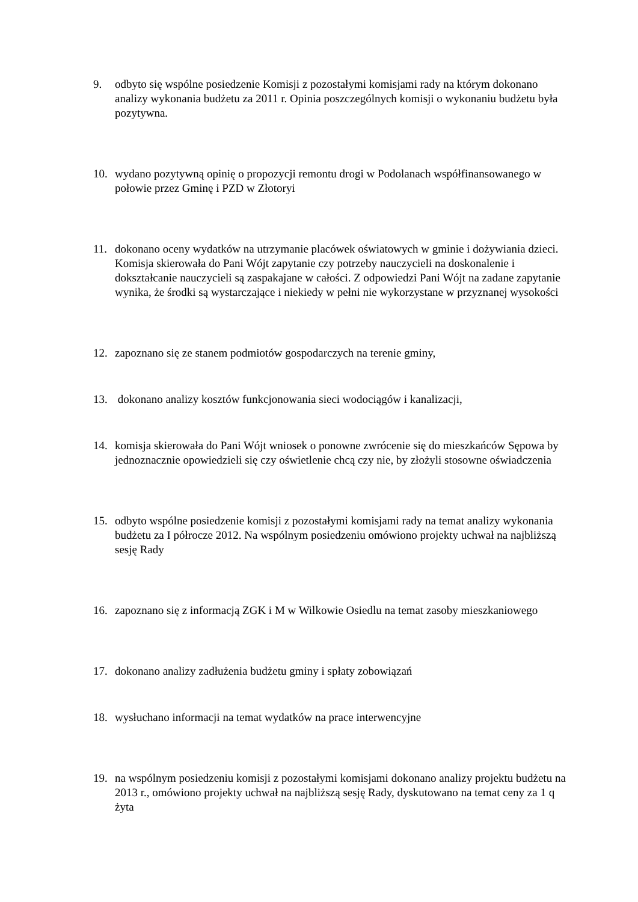9. odbyto się wspólne posiedzenie Komisji z pozostałymi komisjami rady na którym dokonano analizy wykonania budżetu za 2011 r. Opinia poszczególnych komisji o wykonaniu budżetu była pozytywna.
10. wydano pozytywną opinię o propozycji remontu drogi w Podolanach współfinansowanego w połowie przez Gminę i PZD w Złotoryi
11. dokonano oceny wydatków na utrzymanie placówek oświatowych w gminie i dożywiania dzieci. Komisja skierowała do Pani Wójt zapytanie czy potrzeby nauczycieli na doskonalenie i dokształcanie nauczycieli są zaspakajane w całości. Z odpowiedzi Pani Wójt na zadane zapytanie wynika, że środki są wystarczające i niekiedy w pełni nie wykorzystane w przyznanej wysokości
12. zapoznano się ze stanem podmiotów gospodarczych na terenie gminy,
13. dokonano analizy kosztów funkcjonowania sieci wodociągów i kanalizacji,
14. komisja skierowała do Pani Wójt wniosek o ponowne zwrócenie się do mieszkańców Sępowa by jednoznacznie opowiedzieli się czy oświetlenie chcą czy nie, by złożyli stosowne oświadczenia
15. odbyto wspólne posiedzenie komisji z pozostałymi komisjami rady na temat analizy wykonania budżetu za I półrocze 2012. Na wspólnym posiedzeniu omówiono projekty uchwał na najbliższą sesję Rady
16. zapoznano się z informacją ZGK i M w Wilkowie Osiedlu na temat zasoby mieszkaniowego
17. dokonano analizy zadłużenia budżetu gminy i spłaty zobowiązań
18. wysłuchano informacji na temat wydatków na prace interwencyjne
19. na wspólnym posiedzeniu komisji z pozostałymi komisjami dokonano analizy projektu budżetu na 2013 r., omówiono projekty uchwał na najbliższą sesję Rady, dyskutowano na temat ceny za 1 q żyta